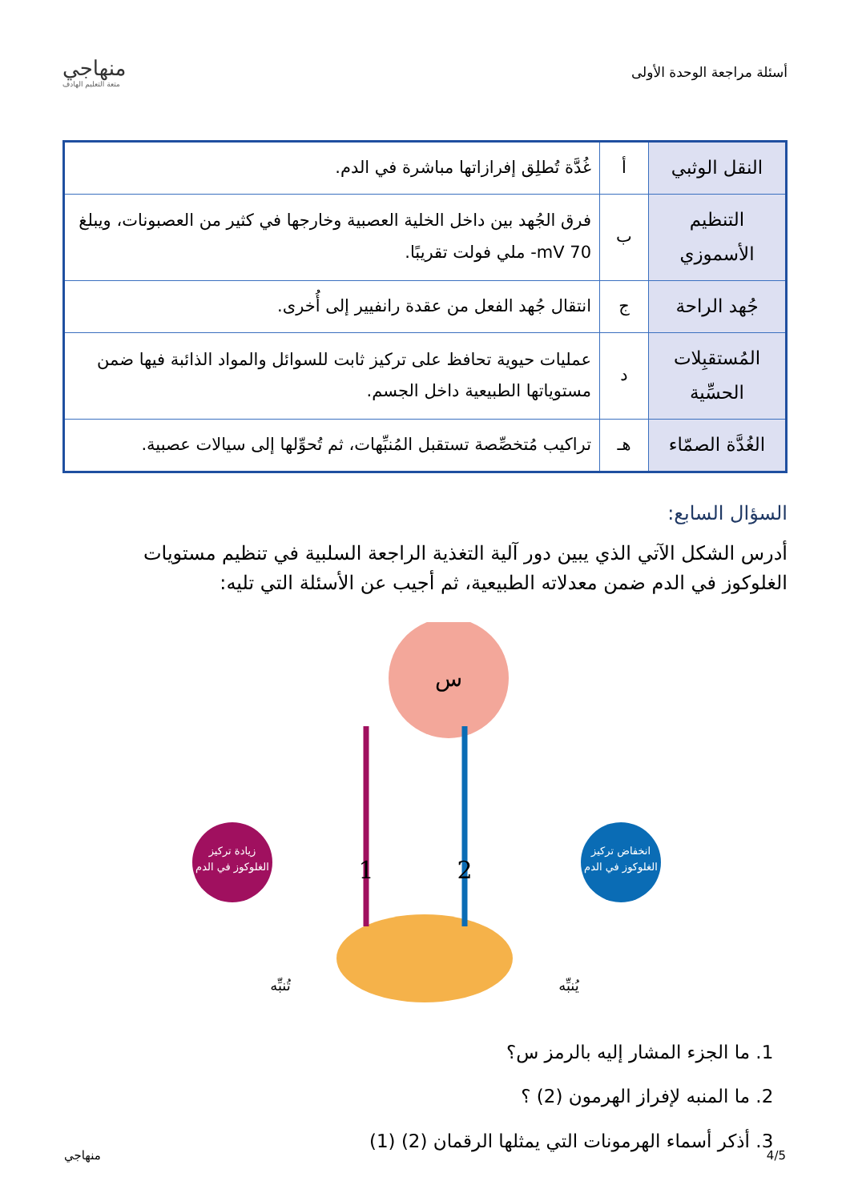أسئلة مراجعة الوحدة الأولى
منهاجي
متعة التعليم الهادف
| النقل الوثبي | أ | غُدَّة تُطلِق إفرازاتها مباشرة في الدم. |
| التنظيم الأسموزي | ب | فرق الجُهد بين داخل الخلية العصبية وخارجها في كثير من العصبونات، ويبلغ 70 mV- ملي فولت تقريبًا. |
| جُهد الراحة | ج | انتقال جُهد الفعل من عقدة رانفيير إلى أُخرى. |
| المُستقبِلات الحسِّية | د | عمليات حيوية تحافظ على تركيز ثابت للسوائل والمواد الذائبة فيها ضمن مستوياتها الطبيعية داخل الجسم. |
| الغُدَّة الصمّاء | هـ | تراكيب مُتخصِّصة تستقبل المُنبِّهات، ثم تُحوِّلها إلى سيالات عصبية. |
السؤال السابع:
أدرس الشكل الآتي الذي يبين دور آلية التغذية الراجعة السلبية في تنظيم مستويات الغلوكوز في الدم ضمن معدلاته الطبيعية، ثم أجيب عن الأسئلة التي تليه:
س
زيادة تركيز
الغلوكوز في الدم
انخفاض تركيز
الغلوكوز في الدم
1
2
تُنبِّه
يُنبِّه
1. ما الجزء المشار إليه بالرمز س؟
2. ما المنبه لإفراز الهرمون (2) ؟
3. أذكر أسماء الهرمونات التي يمثلها الرقمان (2) (1)
4/5 منهاجي